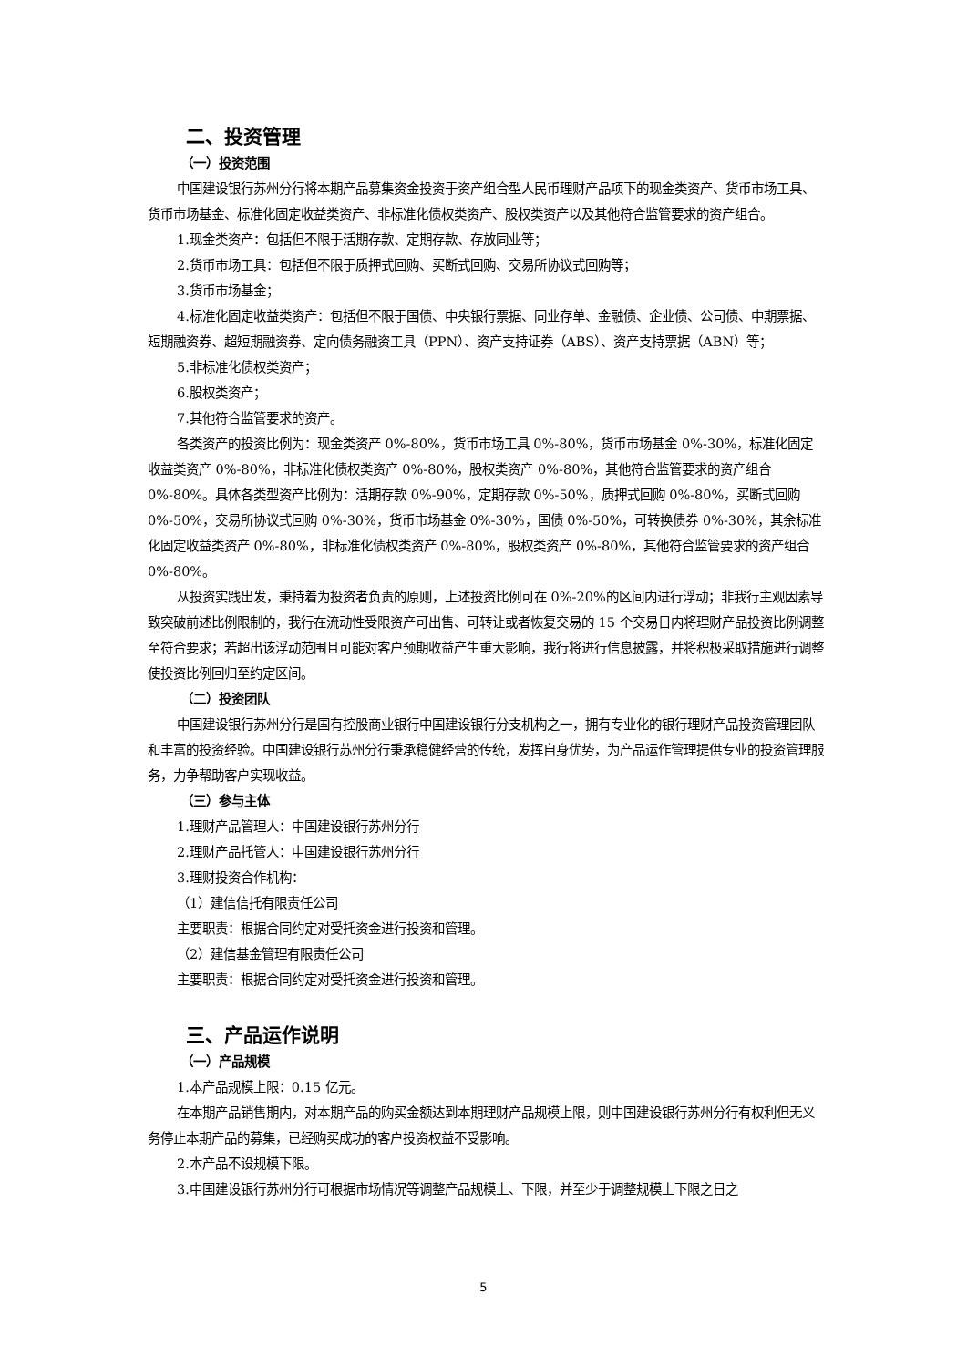二、投资管理
（一）投资范围
中国建设银行苏州分行将本期产品募集资金投资于资产组合型人民币理财产品项下的现金类资产、货币市场工具、货币市场基金、标准化固定收益类资产、非标准化债权类资产、股权类资产以及其他符合监管要求的资产组合。
1.现金类资产：包括但不限于活期存款、定期存款、存放同业等；
2.货币市场工具：包括但不限于质押式回购、买断式回购、交易所协议式回购等；
3.货币市场基金；
4.标准化固定收益类资产：包括但不限于国债、中央银行票据、同业存单、金融债、企业债、公司债、中期票据、短期融资券、超短期融资券、定向债务融资工具（PPN）、资产支持证券（ABS）、资产支持票据（ABN）等；
5.非标准化债权类资产；
6.股权类资产；
7.其他符合监管要求的资产。
各类资产的投资比例为：现金类资产 0%-80%，货币市场工具 0%-80%，货币市场基金 0%-30%，标准化固定收益类资产 0%-80%，非标准化债权类资产 0%-80%，股权类资产 0%-80%，其他符合监管要求的资产组合 0%-80%。具体各类型资产比例为：活期存款 0%-90%，定期存款 0%-50%，质押式回购 0%-80%，买断式回购 0%-50%，交易所协议式回购 0%-30%，货币市场基金 0%-30%，国债 0%-50%，可转换债券 0%-30%，其余标准化固定收益类资产 0%-80%，非标准化债权类资产 0%-80%，股权类资产 0%-80%，其他符合监管要求的资产组合 0%-80%。
从投资实践出发，秉持着为投资者负责的原则，上述投资比例可在 0%-20%的区间内进行浮动；非我行主观因素导致突破前述比例限制的，我行在流动性受限资产可出售、可转让或者恢复交易的 15 个交易日内将理财产品投资比例调整至符合要求；若超出该浮动范围且可能对客户预期收益产生重大影响，我行将进行信息披露，并将积极采取措施进行调整使投资比例回归至约定区间。
（二）投资团队
中国建设银行苏州分行是国有控股商业银行中国建设银行分支机构之一，拥有专业化的银行理财产品投资管理团队和丰富的投资经验。中国建设银行苏州分行秉承稳健经营的传统，发挥自身优势，为产品运作管理提供专业的投资管理服务，力争帮助客户实现收益。
（三）参与主体
1.理财产品管理人：中国建设银行苏州分行
2.理财产品托管人：中国建设银行苏州分行
3.理财投资合作机构：
（1）建信信托有限责任公司
主要职责：根据合同约定对受托资金进行投资和管理。
（2）建信基金管理有限责任公司
主要职责：根据合同约定对受托资金进行投资和管理。
三、产品运作说明
（一）产品规模
1.本产品规模上限：0.15 亿元。
在本期产品销售期内，对本期产品的购买金额达到本期理财产品规模上限，则中国建设银行苏州分行有权利但无义务停止本期产品的募集，已经购买成功的客户投资权益不受影响。
2.本产品不设规模下限。
3.中国建设银行苏州分行可根据市场情况等调整产品规模上、下限，并至少于调整规模上下限之日之
5